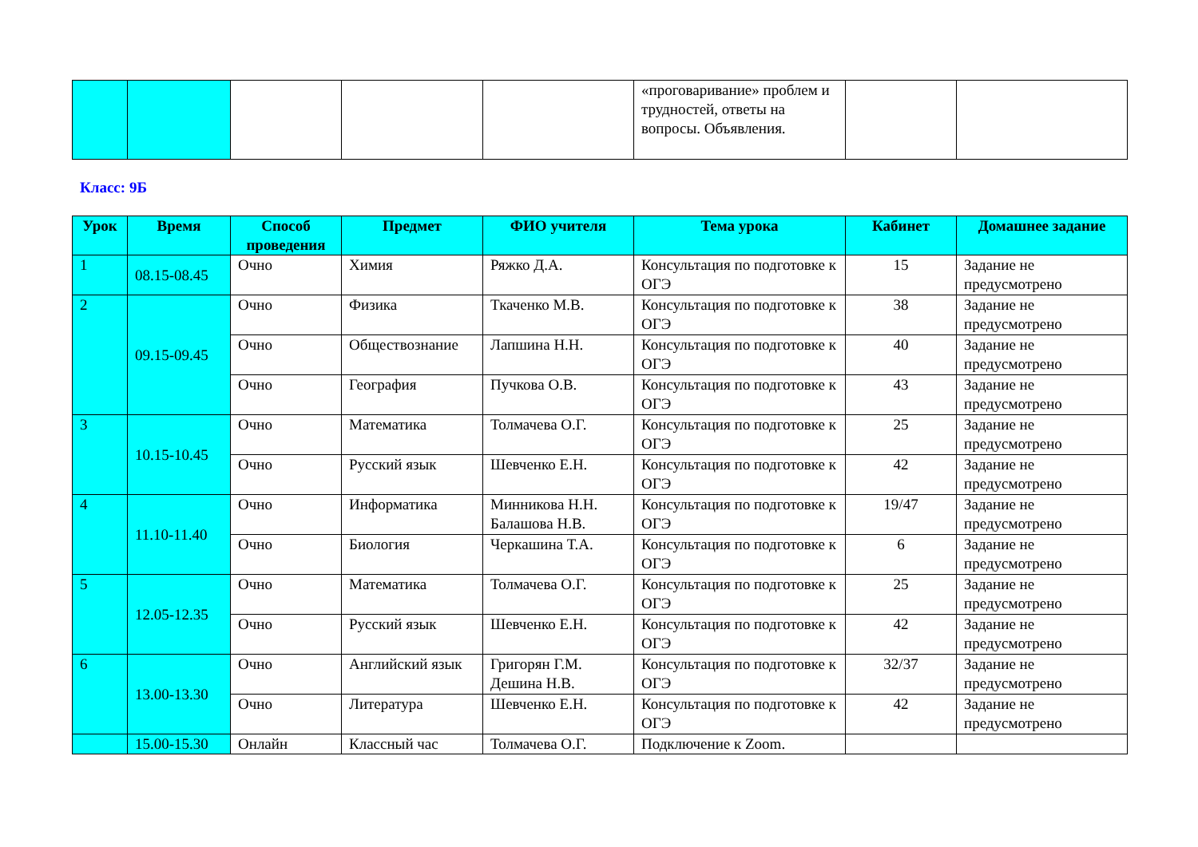| | | | | | «проговаривание» проблем и трудностей, ответы на вопросы. Объявления. | | |
Класс: 9Б
| Урок | Время | Способ проведения | Предмет | ФИО учителя | Тема урока | Кабинет | Домашнее задание |
| --- | --- | --- | --- | --- | --- | --- | --- |
| 1 | 08.15-08.45 | Очно | Химия | Ряжко Д.А. | Консультация по подготовке к ОГЭ | 15 | Задание не предусмотрено |
| 2 | 09.15-09.45 | Очно | Физика | Ткаченко М.В. | Консультация по подготовке к ОГЭ | 38 | Задание не предусмотрено |
| | | Очно | Обществознание | Лапшина Н.Н. | Консультация по подготовке к ОГЭ | 40 | Задание не предусмотрено |
| | | Очно | География | Пучкова О.В. | Консультация по подготовке к ОГЭ | 43 | Задание не предусмотрено |
| 3 | 10.15-10.45 | Очно | Математика | Толмачева О.Г. | Консультация по подготовке к ОГЭ | 25 | Задание не предусмотрено |
| | | Очно | Русский язык | Шевченко Е.Н. | Консультация по подготовке к ОГЭ | 42 | Задание не предусмотрено |
| 4 | 11.10-11.40 | Очно | Информатика | Минникова Н.Н. Балашова Н.В. | Консультация по подготовке к ОГЭ | 19/47 | Задание не предусмотрено |
| | | Очно | Биология | Черкашина Т.А. | Консультация по подготовке к ОГЭ | 6 | Задание не предусмотрено |
| 5 | 12.05-12.35 | Очно | Математика | Толмачева О.Г. | Консультация по подготовке к ОГЭ | 25 | Задание не предусмотрено |
| | | Очно | Русский язык | Шевченко Е.Н. | Консультация по подготовке к ОГЭ | 42 | Задание не предусмотрено |
| 6 | 13.00-13.30 | Очно | Английский язык | Григорян Г.М. Дешина Н.В. | Консультация по подготовке к ОГЭ | 32/37 | Задание не предусмотрено |
| | | Очно | Литература | Шевченко Е.Н. | Консультация по подготовке к ОГЭ | 42 | Задание не предусмотрено |
| | 15.00-15.30 | Онлайн | Классный час | Толмачева О.Г. | Подключение к Zoom. | | |